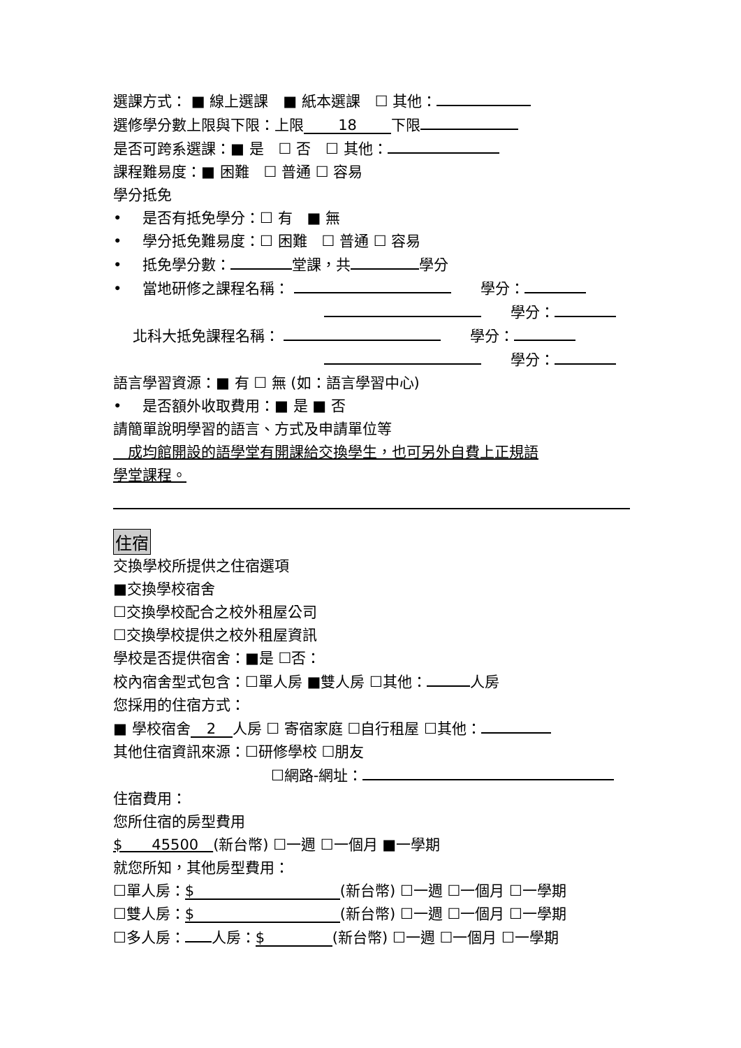選課方式： ■ 線上選課　■ 紙本選課　☐ 其他：
選修學分數上限與下限：上限 18 下限
是否可跨系選課：■ 是　☐ 否　☐ 其他：
課程難易度：■ 困難　☐ 普通 ☐ 容易
學分抵免
• 是否有抵免學分：☐ 有　■ 無
• 學分抵免難易度：☐ 困難　☐ 普通 ☐ 容易
• 抵免學分數： 堂課，共 學分
• 當地研修之課程名稱： 　　學分：
　　學分：
　 北科大抵免課程名稱： 　　學分：
　　學分：
語言學習資源：■ 有 ☐ 無 (如：語言學習中心)
• 是否額外收取費用：■ 是 ■ 否
請簡單說明學習的語言、方式及申請單位等
　成均館開設的語學堂有開課給交換學生，也可另外自費上正規語
學堂課程。
住宿
交換學校所提供之住宿選項
■交換學校宿舍
☐交換學校配合之校外租屋公司
☐交換學校提供之校外租屋資訊
學校是否提供宿舍：■是 ☐否：
校內宿舍型式包含：☐單人房 ■雙人房 ☐其他： 人房
您採用的住宿方式：
■ 學校宿舍 2 人房 ☐ 寄宿家庭 ☐自行租屋 ☐其他：
其他住宿資訊來源：☐研修學校 ☐朋友
☐網路-網址：
住宿費用：
您所住宿的房型費用
$　　45500　(新台幣) ☐一週 ☐一個月 ■一學期
就您所知，其他房型費用：
☐單人房： $ (新台幣) ☐一週 ☐一個月 ☐一學期
☐雙人房： $ (新台幣) ☐一週 ☐一個月 ☐一學期
☐多人房： 人房： $ (新台幣) ☐一週 ☐一個月 ☐一學期